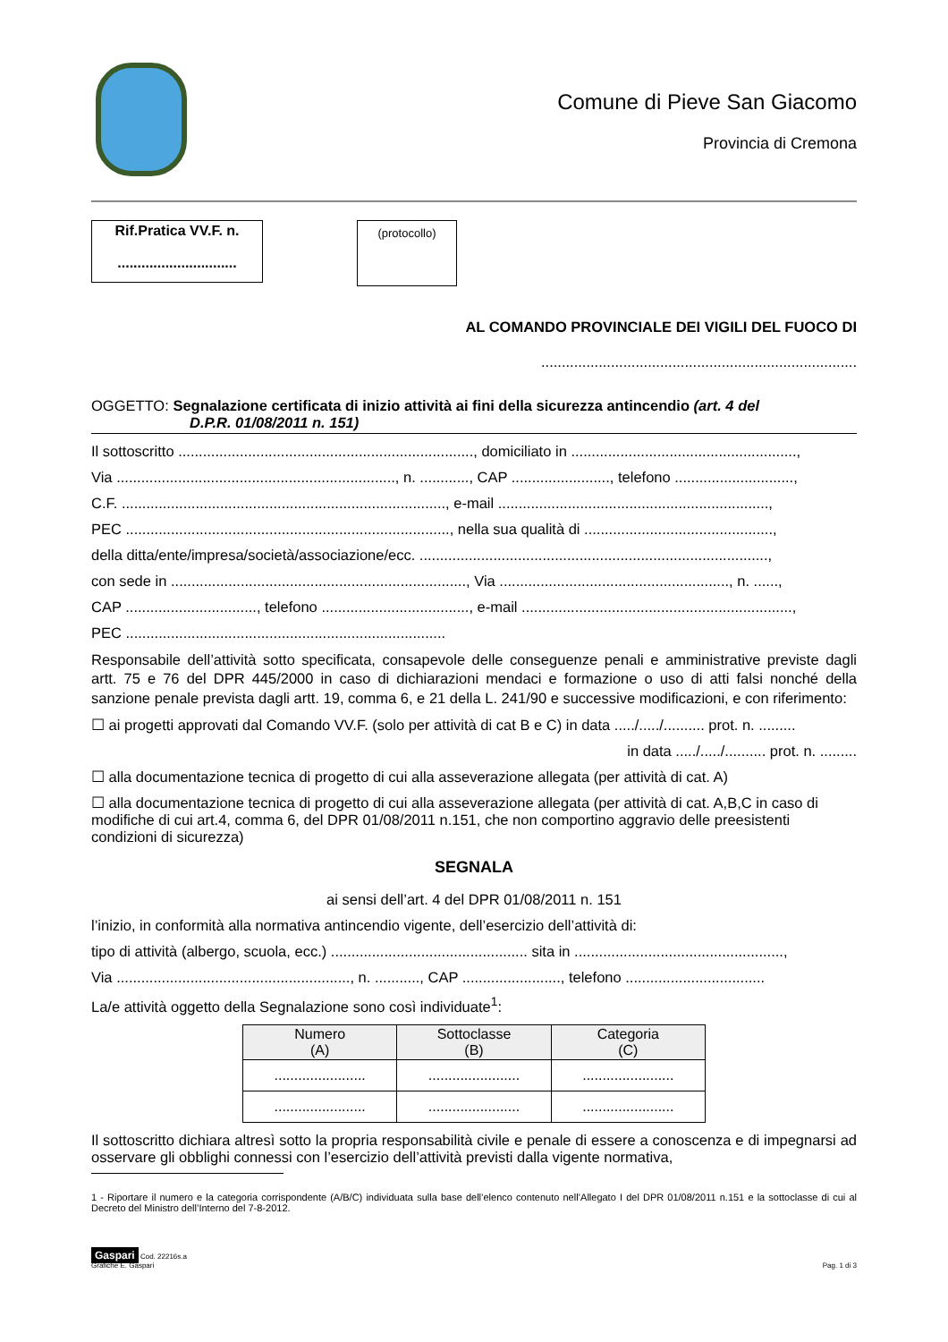Comune di Pieve San Giacomo
Provincia di Cremona
Rif.Pratica VV.F. n.
..............................
(protocollo)
AL COMANDO PROVINCIALE DEI VIGILI DEL FUOCO DI
.............................................................................
OGGETTO: Segnalazione certificata di inizio attività ai fini della sicurezza antincendio (art. 4 del
D.P.R. 01/08/2011 n. 151)
Il sottoscritto ........................................................................, domiciliato in .......................................................,
Via ...................................................................., n. ............, CAP ........................, telefono .............................,
C.F. ..............................................................................., e-mail ..................................................................,
PEC ..............................................................................., nella sua qualità di ..............................................,
della ditta/ente/impresa/società/associazione/ecc. .....................................................................................,
con sede in ........................................................................, Via ........................................................, n. ......,
CAP ................................, telefono ...................................., e-mail ..................................................................,
PEC ..............................................................................
Responsabile dell’attività sotto specificata, consapevole delle conseguenze penali e amministrative previste dagli artt. 75 e 76 del DPR 445/2000 in caso di dichiarazioni mendaci e formazione o uso di atti falsi nonché della sanzione penale prevista dagli artt. 19, comma 6, e 21 della L. 241/90 e successive modificazioni, e con riferimento:
☐ ai progetti approvati dal Comando VV.F. (solo per attività di cat B e C) in data ...../...../.......... prot. n. .........
in data ...../...../.......... prot. n. .........
☐ alla documentazione tecnica di progetto di cui alla asseverazione allegata (per attività di cat. A)
☐ alla documentazione tecnica di progetto di cui alla asseverazione allegata (per attività di cat. A,B,C in caso di modifiche di cui art.4, comma 6, del DPR 01/08/2011 n.151, che non comportino aggravio delle preesistenti condizioni di sicurezza)
SEGNALA
ai sensi dell’art. 4 del DPR 01/08/2011 n. 151
l’inizio, in conformità alla normativa antincendio vigente, dell’esercizio dell’attività di:
tipo di attività (albergo, scuola, ecc.) ................................................ sita in ...................................................,
Via ........................................................., n. ..........., CAP ........................, telefono ..................................
La/e attività oggetto della Segnalazione sono così individuate<sup>1</sup>:
| Numero (A) | Sottoclasse (B) | Categoria (C) |
| --- | --- | --- |
| ....................... | ....................... | ....................... |
| ....................... | ....................... | ....................... |
Il sottoscritto dichiara altresì sotto la propria responsabilità civile e penale di essere a conoscenza e di impegnarsi ad osservare gli obblighi connessi con l’esercizio dell’attività previsti dalla vigente normativa,
1 - Riportare il numero e la categoria corrispondente (A/B/C) individuata sulla base dell’elenco contenuto nell’Allegato I del DPR 01/08/2011 n.151 e la sottoclasse di cui al Decreto del Ministro dell’Interno del 7-8-2012.
Gaspari Cod. 22216s.a
Grafiche E. Gaspari
Pag. 1 di 3